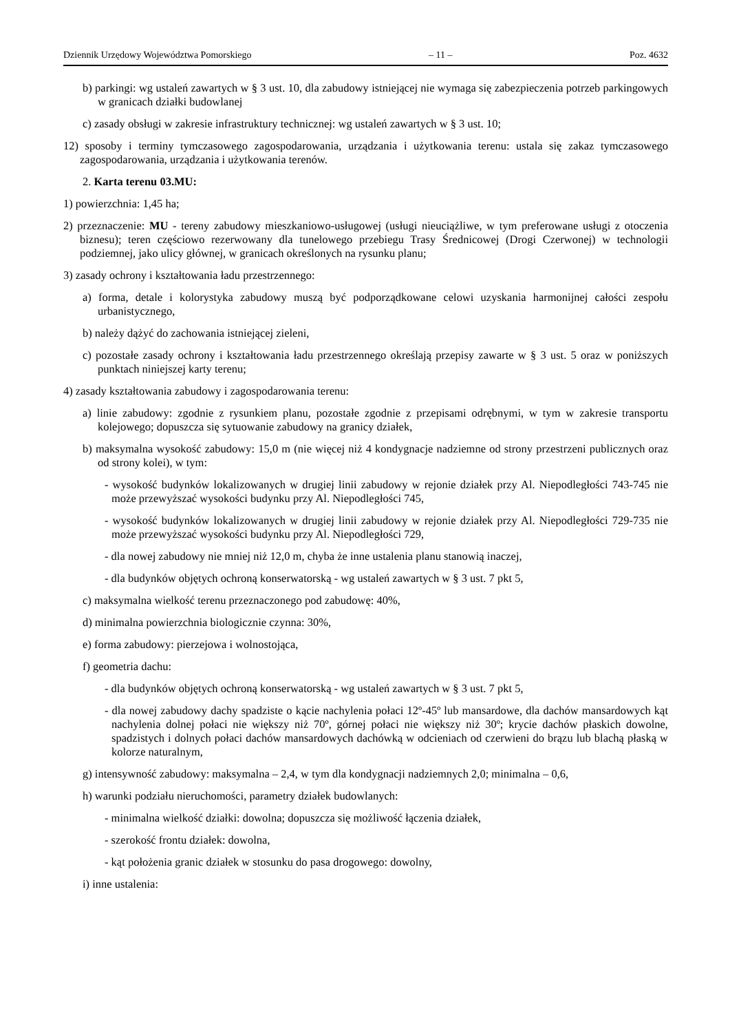Dziennik Urzędowy Województwa Pomorskiego – 11 – Poz. 4632
b) parkingi: wg ustaleń zawartych w § 3 ust. 10, dla zabudowy istniejącej nie wymaga się zabezpieczenia potrzeb parkingowych w granicach działki budowlanej
c) zasady obsługi w zakresie infrastruktury technicznej: wg ustaleń zawartych w § 3 ust. 10;
12) sposoby i terminy tymczasowego zagospodarowania, urządzania i użytkowania terenu: ustala się zakaz tymczasowego zagospodarowania, urządzania i użytkowania terenów.
2. Karta terenu 03.MU:
1) powierzchnia: 1,45 ha;
2) przeznaczenie: MU - tereny zabudowy mieszkaniowo-usługowej (usługi nieuciążliwe, w tym preferowane usługi z otoczenia biznesu); teren częściowo rezerwowany dla tunelowego przebiegu Trasy Średnicowej (Drogi Czerwonej) w technologii podziemnej, jako ulicy głównej, w granicach określonych na rysunku planu;
3) zasady ochrony i kształtowania ładu przestrzennego:
a) forma, detale i kolorystyka zabudowy muszą być podporządkowane celowi uzyskania harmonijnej całości zespołu urbanistycznego,
b) należy dążyć do zachowania istniejącej zieleni,
c) pozostałe zasady ochrony i kształtowania ładu przestrzennego określają przepisy zawarte w § 3 ust. 5 oraz w poniższych punktach niniejszej karty terenu;
4) zasady kształtowania zabudowy i zagospodarowania terenu:
a) linie zabudowy: zgodnie z rysunkiem planu, pozostałe zgodnie z przepisami odrębnymi, w tym w zakresie transportu kolejowego; dopuszcza się sytuowanie zabudowy na granicy działek,
b) maksymalna wysokość zabudowy: 15,0 m (nie więcej niż 4 kondygnacje nadziemne od strony przestrzeni publicznych oraz od strony kolei), w tym:
- wysokość budynków lokalizowanych w drugiej linii zabudowy w rejonie działek przy Al. Niepodległości 743-745 nie może przewyższać wysokości budynku przy Al. Niepodległości 745,
- wysokość budynków lokalizowanych w drugiej linii zabudowy w rejonie działek przy Al. Niepodległości 729-735 nie może przewyższać wysokości budynku przy Al. Niepodległości 729,
- dla nowej zabudowy nie mniej niż 12,0 m, chyba że inne ustalenia planu stanowią inaczej,
- dla budynków objętych ochroną konserwatorską - wg ustaleń zawartych w § 3 ust. 7 pkt 5,
c) maksymalna wielkość terenu przeznaczonego pod zabudowę: 40%,
d) minimalna powierzchnia biologicznie czynna: 30%,
e) forma zabudowy: pierzejowa i wolnostojąca,
f) geometria dachu:
- dla budynków objętych ochroną konserwatorską - wg ustaleń zawartych w § 3 ust. 7 pkt 5,
- dla nowej zabudowy dachy spadziste o kącie nachylenia połaci 12º-45º lub mansardowe, dla dachów mansardowych kąt nachylenia dolnej połaci nie większy niż 70º, górnej połaci nie większy niż 30º; krycie dachów płaskich dowolne, spadzistych i dolnych połaci dachów mansardowych dachówką w odcieniach od czerwieni do brązu lub blachą płaską w kolorze naturalnym,
g) intensywność zabudowy: maksymalna – 2,4, w tym dla kondygnacji nadziemnych 2,0; minimalna – 0,6,
h) warunki podziału nieruchomości, parametry działek budowlanych:
- minimalna wielkość działki: dowolna; dopuszcza się możliwość łączenia działek,
- szerokość frontu działek: dowolna,
- kąt położenia granic działek w stosunku do pasa drogowego: dowolny,
i) inne ustalenia: